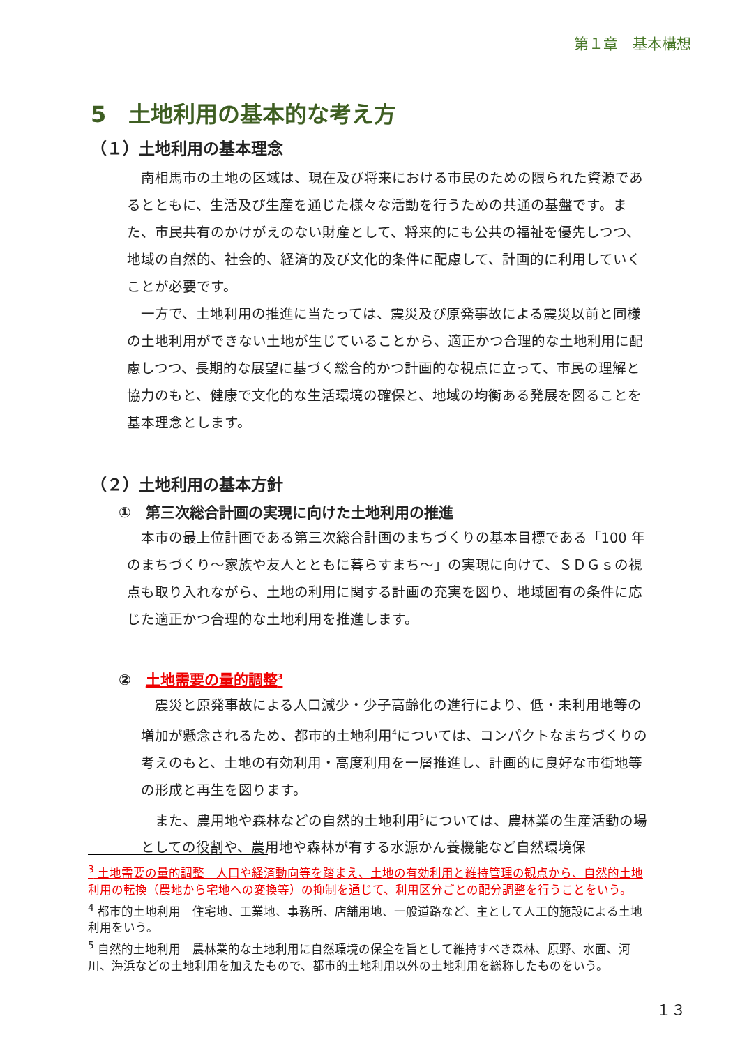第１章　基本構想
5　土地利用の基本的な考え方
（１）土地利用の基本理念
南相馬市の土地の区域は、現在及び将来における市民のための限られた資源であるとともに、生活及び生産を通じた様々な活動を行うための共通の基盤です。また、市民共有のかけがえのない財産として、将来的にも公共の福祉を優先しつつ、地域の自然的、社会的、経済的及び文化的条件に配慮して、計画的に利用していくことが必要です。
一方で、土地利用の推進に当たっては、震災及び原発事故による震災以前と同様の土地利用ができない土地が生じていることから、適正かつ合理的な土地利用に配慮しつつ、長期的な展望に基づく総合的かつ計画的な視点に立って、市民の理解と協力のもと、健康で文化的な生活環境の確保と、地域の均衡ある発展を図ることを基本理念とします。
（２）土地利用の基本方針
①　第三次総合計画の実現に向けた土地利用の推進
本市の最上位計画である第三次総合計画のまちづくりの基本目標である「100 年のまちづくり～家族や友人とともに暮らすまち～」の実現に向けて、ＳＤＧｓの視点も取り入れながら、土地の利用に関する計画の充実を図り、地域固有の条件に応じた適正かつ合理的な土地利用を推進します。
②　土地需要の量的調整<sup>3</sup>
震災と原発事故による人口減少・少子高齢化の進行により、低・未利用地等の増加が懸念されるため、都市的土地利用<sup>4</sup>については、コンパクトなまちづくりの考えのもと、土地の有効利用・高度利用を一層推進し、計画的に良好な市街地等の形成と再生を図ります。
また、農用地や森林などの自然的土地利用<sup>5</sup>については、農林業の生産活動の場としての役割や、農用地や森林が有する水源かん養機能など自然環境保
<sup>3</sup> 土地需要の量的調整　人口や経済動向等を踏まえ、土地の有効利用と維持管理の観点から、自然的土地利用の転換（農地から宅地への変換等）の抑制を通じて、利用区分ごとの配分調整を行うことをいう。
<sup>4</sup> 都市的土地利用　住宅地、工業地、事務所、店舗用地、一般道路など、主として人工的施設による土地利用をいう。
<sup>5</sup> 自然的土地利用　農林業的な土地利用に自然環境の保全を旨として維持すべき森林、原野、水面、河川、海浜などの土地利用を加えたもので、都市的土地利用以外の土地利用を総称したものをいう。
１３